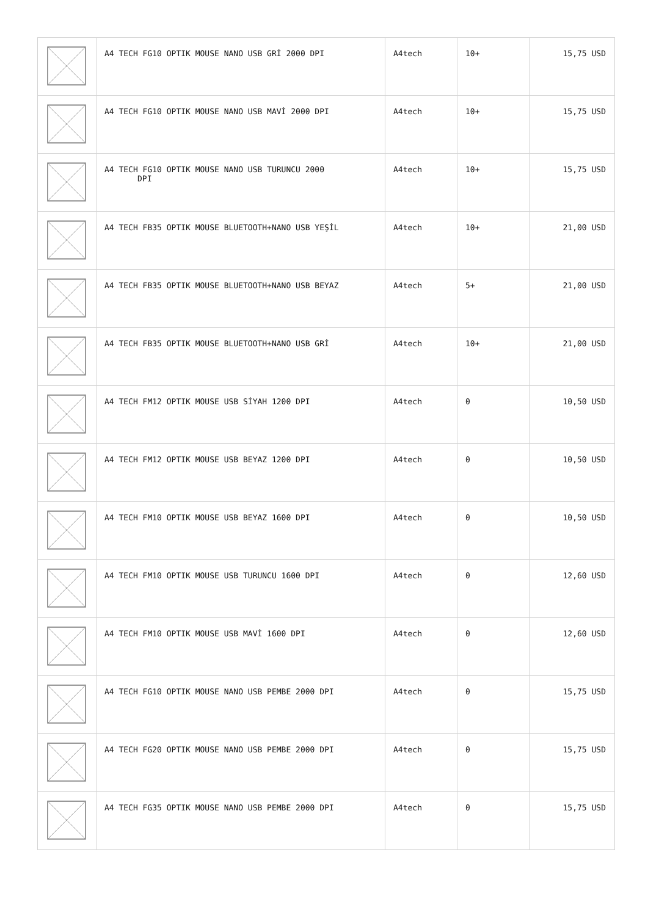| | A4 TECH FG10 OPTIK MOUSE NANO USB GRİ 2000 DPI | A4tech | 10+ | 15,75 USD |
| | A4 TECH FG10 OPTIK MOUSE NANO USB MAVİ 2000 DPI | A4tech | 10+ | 15,75 USD |
| | A4 TECH FG10 OPTIK MOUSE NANO USB TURUNCU 2000 DPI | A4tech | 10+ | 15,75 USD |
| | A4 TECH FB35 OPTIK MOUSE BLUETOOTH+NANO USB YEŞİL | A4tech | 10+ | 21,00 USD |
| | A4 TECH FB35 OPTIK MOUSE BLUETOOTH+NANO USB BEYAZ | A4tech | 5+ | 21,00 USD |
| | A4 TECH FB35 OPTIK MOUSE BLUETOOTH+NANO USB GRİ | A4tech | 10+ | 21,00 USD |
| | A4 TECH FM12 OPTIK MOUSE USB SİYAH 1200 DPI | A4tech | 0 | 10,50 USD |
| | A4 TECH FM12 OPTIK MOUSE USB BEYAZ 1200 DPI | A4tech | 0 | 10,50 USD |
| | A4 TECH FM10 OPTIK MOUSE USB BEYAZ 1600 DPI | A4tech | 0 | 10,50 USD |
| | A4 TECH FM10 OPTIK MOUSE USB TURUNCU 1600 DPI | A4tech | 0 | 12,60 USD |
| | A4 TECH FM10 OPTIK MOUSE USB MAVİ 1600 DPI | A4tech | 0 | 12,60 USD |
| | A4 TECH FG10 OPTIK MOUSE NANO USB PEMBE 2000 DPI | A4tech | 0 | 15,75 USD |
| | A4 TECH FG20 OPTIK MOUSE NANO USB PEMBE 2000 DPI | A4tech | 0 | 15,75 USD |
| | A4 TECH FG35 OPTIK MOUSE NANO USB PEMBE 2000 DPI | A4tech | 0 | 15,75 USD |